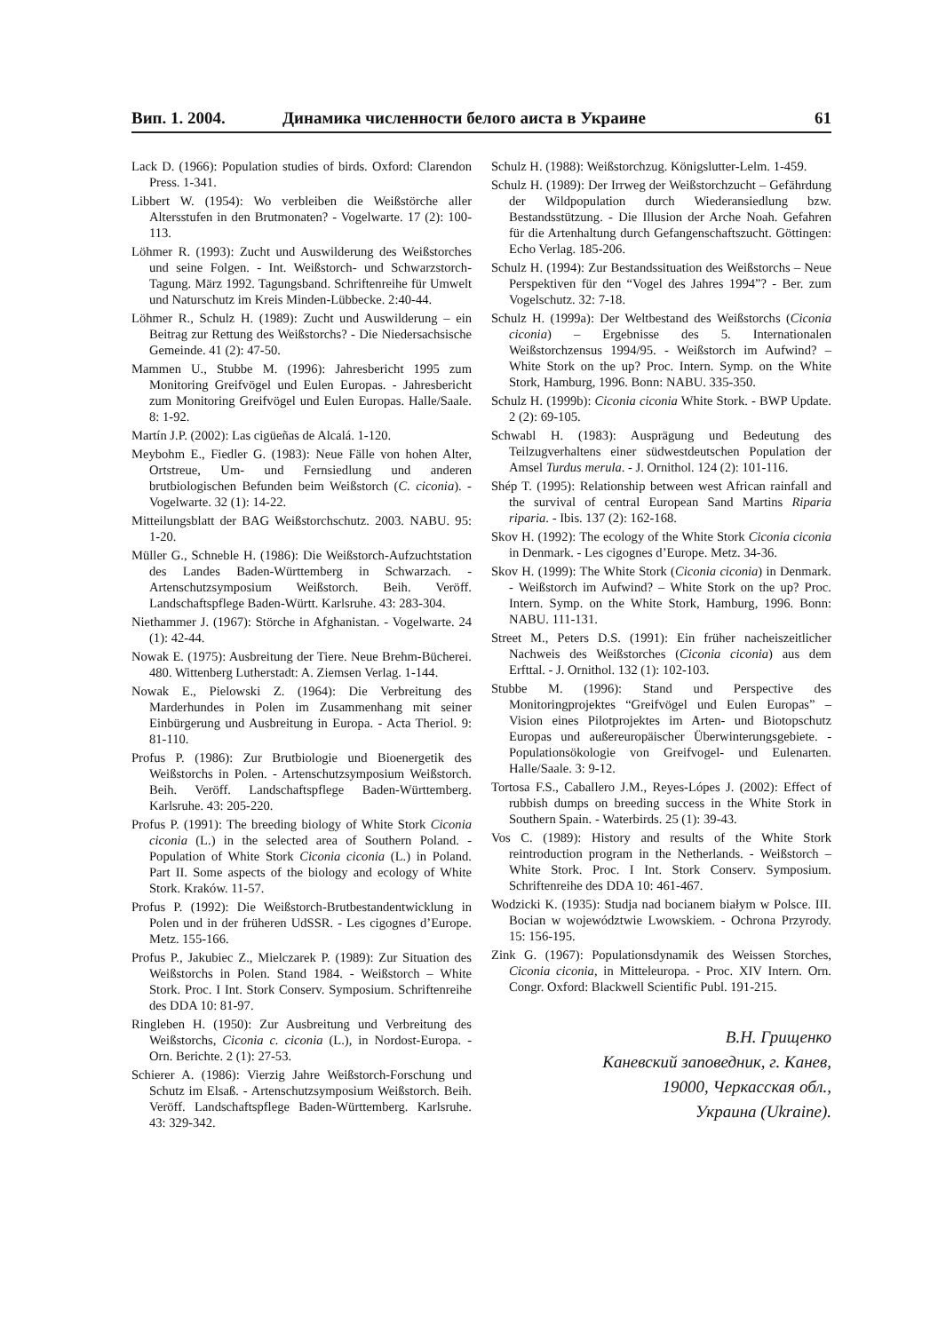Вип. 1. 2004. Динамика численности белого аиста в Украине 61
Lack D. (1966): Population studies of birds. Oxford: Clarendon Press. 1-341.
Libbert W. (1954): Wo verbleiben die Weißstörche aller Altersstufen in den Brutmonaten? - Vogelwarte. 17 (2): 100-113.
Löhmer R. (1993): Zucht und Auswilderung des Weißstorches und seine Folgen. - Int. Weißstorch- und Schwarzstorch-Tagung. März 1992. Tagungsband. Schriftenreihe für Umwelt und Naturschutz im Kreis Minden-Lübbecke. 2:40-44.
Löhmer R., Schulz H. (1989): Zucht und Auswilderung – ein Beitrag zur Rettung des Weißstorchs? - Die Niedersachsische Gemeinde. 41 (2): 47-50.
Mammen U., Stubbe M. (1996): Jahresbericht 1995 zum Monitoring Greifvögel und Eulen Europas. - Jahresbericht zum Monitoring Greifvögel und Eulen Europas. Halle/Saale. 8: 1-92.
Martín J.P. (2002): Las cigüeñas de Alcalá. 1-120.
Meybohm E., Fiedler G. (1983): Neue Fälle von hohen Alter, Ortstreue, Um- und Fernsiedlung und anderen brutbiologischen Befunden beim Weißstorch (C. ciconia). - Vogelwarte. 32 (1): 14-22.
Mitteilungsblatt der BAG Weißstorchschutz. 2003. NABU. 95: 1-20.
Müller G., Schneble H. (1986): Die Weißstorch-Aufzuchtstation des Landes Baden-Württemberg in Schwarzach. - Artenschutzsymposium Weißstorch. Beih. Veröff. Landschaftspflege Baden-Württ. Karlsruhe. 43: 283-304.
Niethammer J. (1967): Störche in Afghanistan. - Vogelwarte. 24 (1): 42-44.
Nowak E. (1975): Ausbreitung der Tiere. Neue Brehm-Bücherei. 480. Wittenberg Lutherstadt: A. Ziemsen Verlag. 1-144.
Nowak E., Pielowski Z. (1964): Die Verbreitung des Marderhundes in Polen im Zusammenhang mit seiner Einbürgerung und Ausbreitung in Europa. - Acta Theriol. 9: 81-110.
Profus P. (1986): Zur Brutbiologie und Bioenergetik des Weißstorchs in Polen. - Artenschutzsymposium Weißstorch. Beih. Veröff. Landschaftspflege Baden-Württemberg. Karlsruhe. 43: 205-220.
Profus P. (1991): The breeding biology of White Stork Ciconia ciconia (L.) in the selected area of Southern Poland. - Population of White Stork Ciconia ciconia (L.) in Poland. Part II. Some aspects of the biology and ecology of White Stork. Kraków. 11-57.
Profus P. (1992): Die Weißstorch-Brutbestandentwicklung in Polen und in der früheren UdSSR. - Les cigognes d’Europe. Metz. 155-166.
Profus P., Jakubiec Z., Mielczarek P. (1989): Zur Situation des Weißstorchs in Polen. Stand 1984. - Weißstorch – White Stork. Proc. I Int. Stork Conserv. Symposium. Schriftenreihe des DDA 10: 81-97.
Ringleben H. (1950): Zur Ausbreitung und Verbreitung des Weißstorchs, Ciconia c. ciconia (L.), in Nordost-Europa. - Orn. Berichte. 2 (1): 27-53.
Schierer A. (1986): Vierzig Jahre Weißstorch-Forschung und Schutz im Elsaß. - Artenschutzsymposium Weißstorch. Beih. Veröff. Landschaftspflege Baden-Württemberg. Karlsruhe. 43: 329-342.
Schulz H. (1988): Weißstorchzug. Königslutter-Lelm. 1-459.
Schulz H. (1989): Der Irrweg der Weißstorchzucht – Gefährdung der Wildpopulation durch Wiederansiedlung bzw. Bestandsstützung. - Die Illusion der Arche Noah. Gefahren für die Artenhaltung durch Gefangenschaftszucht. Göttingen: Echo Verlag. 185-206.
Schulz H. (1994): Zur Bestandssituation des Weißstorchs – Neue Perspektiven für den “Vogel des Jahres 1994”? - Ber. zum Vogelschutz. 32: 7-18.
Schulz H. (1999a): Der Weltbestand des Weißstorchs (Ciconia ciconia) – Ergebnisse des 5. Internationalen Weißstorchzensus 1994/95. - Weißstorch im Aufwind? – White Stork on the up? Proc. Intern. Symp. on the White Stork, Hamburg, 1996. Bonn: NABU. 335-350.
Schulz H. (1999b): Ciconia ciconia White Stork. - BWP Update. 2 (2): 69-105.
Schwabl H. (1983): Ausprägung und Bedeutung des Teilzugverhaltens einer südwestdeutschen Population der Amsel Turdus merula. - J. Ornithol. 124 (2): 101-116.
Shép T. (1995): Relationship between west African rainfall and the survival of central European Sand Martins Riparia riparia. - Ibis. 137 (2): 162-168.
Skov H. (1992): The ecology of the White Stork Ciconia ciconia in Denmark. - Les cigognes d’Europe. Metz. 34-36.
Skov H. (1999): The White Stork (Ciconia ciconia) in Denmark. - Weißstorch im Aufwind? – White Stork on the up? Proc. Intern. Symp. on the White Stork, Hamburg, 1996. Bonn: NABU. 111-131.
Street M., Peters D.S. (1991): Ein früher nacheiszeitlicher Nachweis des Weißstorches (Ciconia ciconia) aus dem Erfttal. - J. Ornithol. 132 (1): 102-103.
Stubbe M. (1996): Stand und Perspective des Monitoringprojektes “Greifvögel und Eulen Europas” – Vision eines Pilotprojektes im Arten- und Biotopschutz Europas und außereuropäischer Überwinterungsgebiete. - Populationsökologie von Greifvogel- und Eulenarten. Halle/Saale. 3: 9-12.
Tortosa F.S., Caballero J.M., Reyes-Lópes J. (2002): Effect of rubbish dumps on breeding success in the White Stork in Southern Spain. - Waterbirds. 25 (1): 39-43.
Vos C. (1989): History and results of the White Stork reintroduction program in the Netherlands. - Weißstorch – White Stork. Proc. I Int. Stork Conserv. Symposium. Schriftenreihe des DDA 10: 461-467.
Wodzicki K. (1935): Studja nad bocianem białym w Polsce. III. Bocian w województwie Lwowskiem. - Ochrona Przyrody. 15: 156-195.
Zink G. (1967): Populationsdynamik des Weissen Storches, Ciconia ciconia, in Mitteleuropa. - Proc. XIV Intern. Orn. Congr. Oxford: Blackwell Scientific Publ. 191-215.
В.Н. Грищенко
Каневский заповедник, г. Канев,
19000, Черкасская обл.,
Украина (Ukraine).